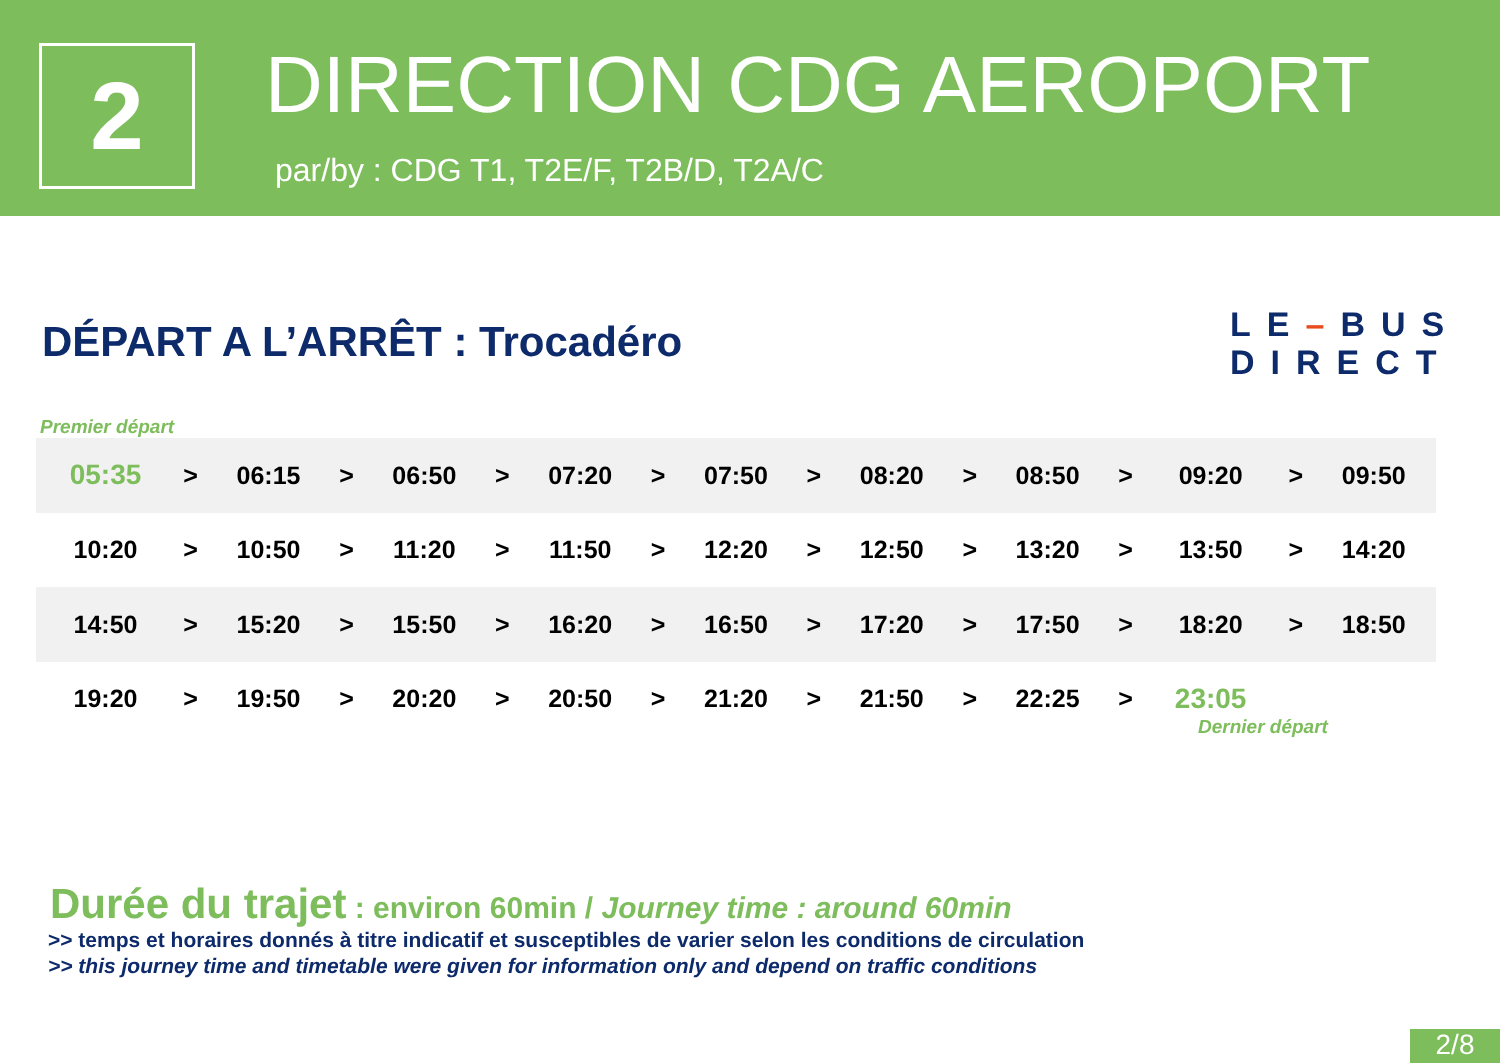2 DIRECTION CDG AEROPORT
par/by : CDG T1, T2E/F, T2B/D, T2A/C
DÉPART A L’ARRÊT : Trocadéro
LE–BUS
DIRECT
Premier départ
| 05:35 | > | 06:15 | > | 06:50 | > | 07:20 | > | 07:50 | > | 08:20 | > | 08:50 | > | 09:20 | > | 09:50 |
| 10:20 | > | 10:50 | > | 11:20 | > | 11:50 | > | 12:20 | > | 12:50 | > | 13:20 | > | 13:50 | > | 14:20 |
| 14:50 | > | 15:20 | > | 15:50 | > | 16:20 | > | 16:50 | > | 17:20 | > | 17:50 | > | 18:20 | > | 18:50 |
| 19:20 | > | 19:50 | > | 20:20 | > | 20:50 | > | 21:20 | > | 21:50 | > | 22:25 | > | 23:05 | | |
Dernier départ
Durée du trajet : environ 60min / Journey time : around 60min
>> temps et horaires donnés à titre indicatif et susceptibles de varier selon les conditions de circulation
>> this journey time and timetable were given for information only and depend on traffic conditions
2/8